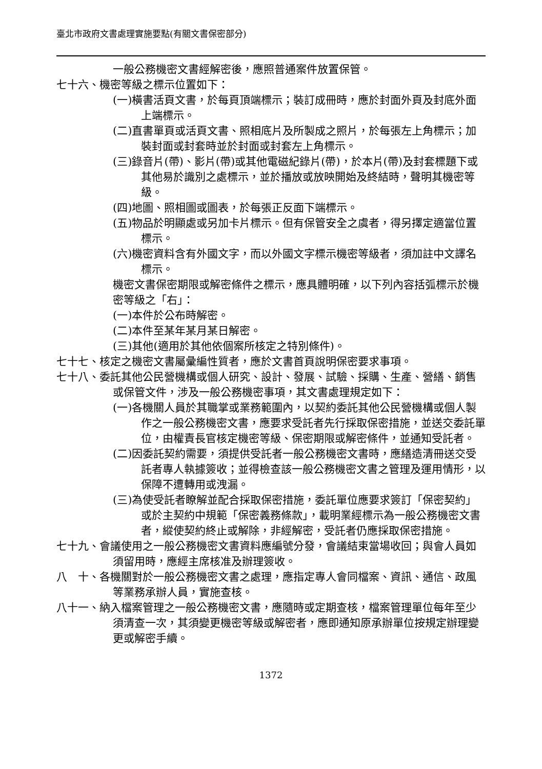臺北市政府文書處理實施要點(有關文書保密部分)
一般公務機密文書經解密後，應照普通案件放置保管。
七十六、機密等級之標示位置如下：
(一)橫書活頁文書，於每頁頂端標示；裝訂成冊時，應於封面外頁及封底外面上端標示。
(二)直書單頁或活頁文書、照相底片及所製成之照片，於每張左上角標示；加裝封面或封套時並於封面或封套左上角標示。
(三)錄音片(帶)、影片(帶)或其他電磁紀錄片(帶)，於本片(帶)及封套標題下或其他易於識別之處標示，並於播放或放映開始及終結時，聲明其機密等級。
(四)地圖、照相圖或圖表，於每張正反面下端標示。
(五)物品於明顯處或另加卡片標示。但有保管安全之虞者，得另擇定適當位置標示。
(六)機密資料含有外國文字，而以外國文字標示機密等級者，須加註中文譯名標示。
機密文書保密期限或解密條件之標示，應具體明確，以下列內容括弧標示於機密等級之「右」：
(一)本件於公布時解密。
(二)本件至某年某月某日解密。
(三)其他(適用於其他依個案所核定之特別條件)。
七十七、核定之機密文書屬彙編性質者，應於文書首頁說明保密要求事項。
七十八、委託其他公民營機構或個人研究、設計、發展、試驗、採購、生產、營繕、銷售或保管文件，涉及一般公務機密事項，其文書處理規定如下：
(一)各機關人員於其職掌或業務範圍內，以契約委託其他公民營機構或個人製作之一般公務機密文書，應要求受託者先行採取保密措施，並送交委託單位，由權責長官核定機密等級、保密期限或解密條件，並通知受託者。
(二)因委託契約需要，須提供受託者一般公務機密文書時，應繕造清冊送交受託者專人執據簽收；並得檢查該一般公務機密文書之管理及運用情形，以保障不遭轉用或洩漏。
(三)為使受託者瞭解並配合採取保密措施，委託單位應要求簽訂「保密契約」或於主契約中規範「保密義務條款」，載明業經標示為一般公務機密文書者，縱使契約終止或解除，非經解密，受託者仍應採取保密措施。
七十九、會議使用之一般公務機密文書資料應編號分發，會議結束當場收回；與會人員如須留用時，應經主席核准及辦理簽收。
八　十、各機關對於一般公務機密文書之處理，應指定專人會同檔案、資訊、通信、政風等業務承辦人員，實施查核。
八十一、納入檔案管理之一般公務機密文書，應隨時或定期查核，檔案管理單位每年至少須清查一次，其須變更機密等級或解密者，應即通知原承辦單位按規定辦理變更或解密手續。
1372